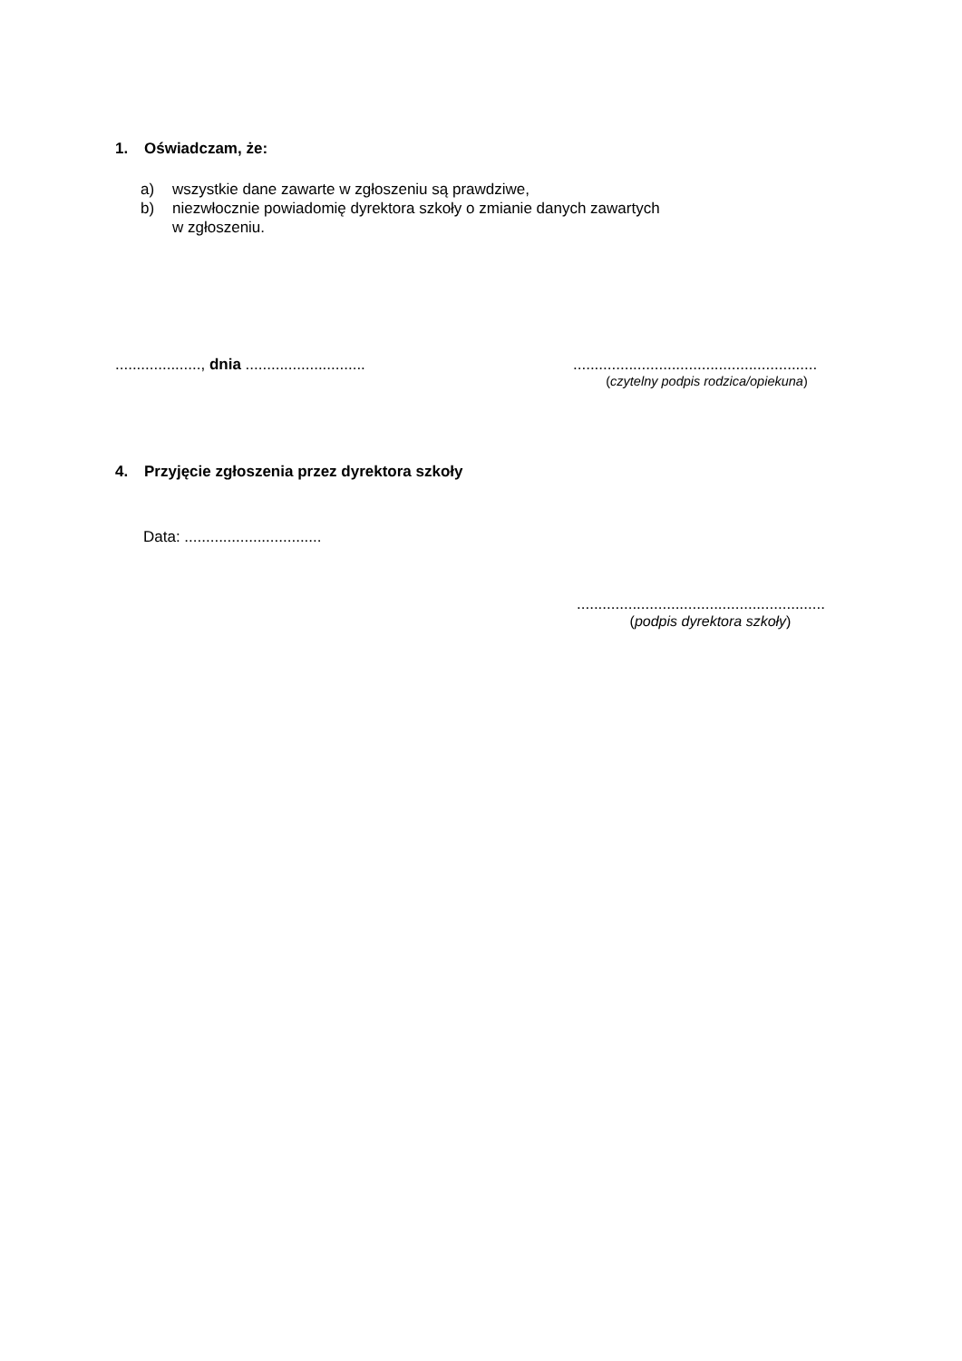1. Oświadczam, że:
a) wszystkie dane zawarte w zgłoszeniu są prawdziwe,
b) niezwłocznie powiadomię dyrektora szkoły o zmianie danych zawartych
w zgłoszeniu.
...................., dnia ............................
.........................................................
(czytelny podpis rodzica/opiekuna)
4. Przyjęcie zgłoszenia przez dyrektora szkoły
Data: ................................
..........................................................
(podpis dyrektora szkoły)